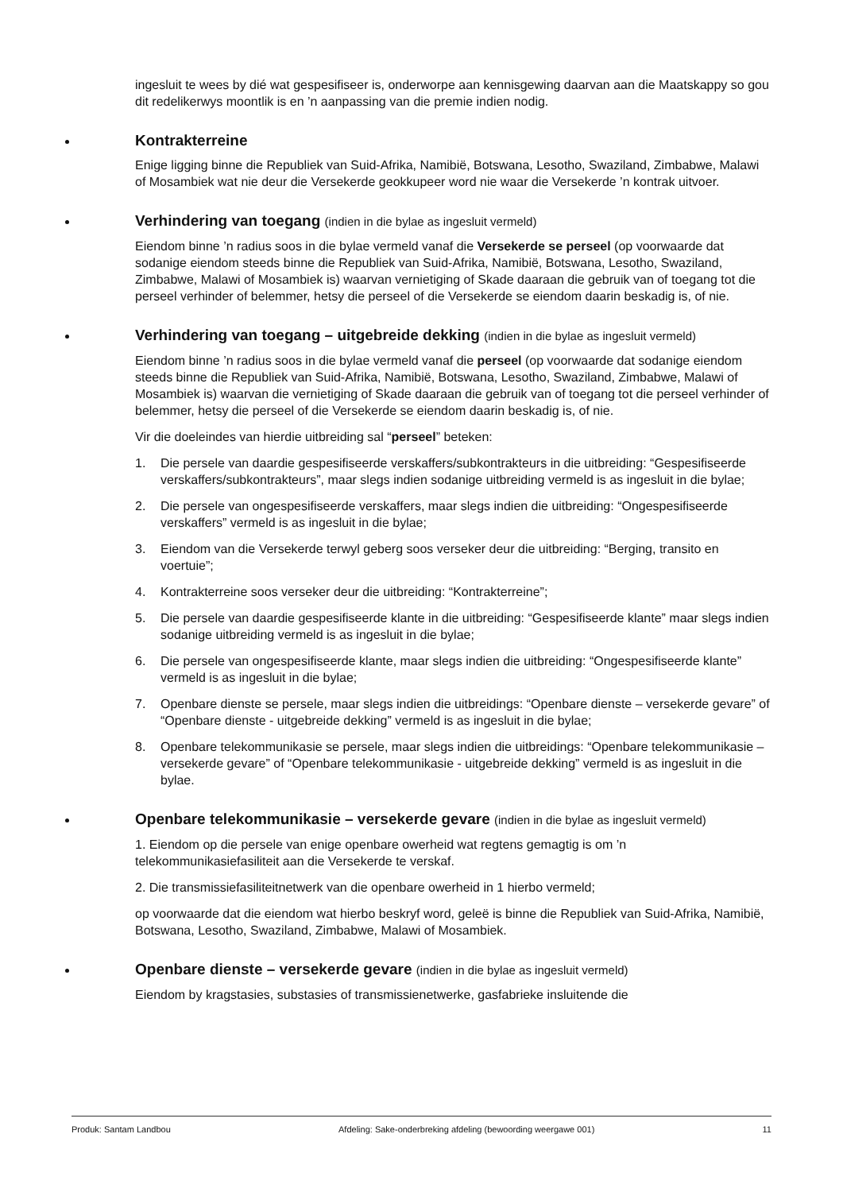ingesluit te wees by dié wat gespesifiseer is, onderworpe aan kennisgewing daarvan aan die Maatskappy so gou dit redelikerwys moontlik is en ’n aanpassing van die premie indien nodig.
Kontrakterreine
Enige ligging binne die Republiek van Suid-Afrika, Namibië, Botswana, Lesotho, Swaziland, Zimbabwe, Malawi of Mosambiek wat nie deur die Versekerde geokkupeer word nie waar die Versekerde ’n kontrak uitvoer.
Verhindering van toegang (indien in die bylae as ingesluit vermeld)
Eiendom binne ’n radius soos in die bylae vermeld vanaf die Versekerde se perseel (op voorwaarde dat sodanige eiendom steeds binne die Republiek van Suid-Afrika, Namibië, Botswana, Lesotho, Swaziland, Zimbabwe, Malawi of Mosambiek is) waarvan vernietiging of Skade daaraan die gebruik van of toegang tot die perseel verhinder of belemmer, hetsy die perseel of die Versekerde se eiendom daarin beskadig is, of nie.
Verhindering van toegang – uitgebreide dekking (indien in die bylae as ingesluit vermeld)
Eiendom binne ’n radius soos in die bylae vermeld vanaf die perseel (op voorwaarde dat sodanige eiendom steeds binne die Republiek van Suid-Afrika, Namibië, Botswana, Lesotho, Swaziland, Zimbabwe, Malawi of Mosambiek is) waarvan die vernietiging of Skade daaraan die gebruik van of toegang tot die perseel verhinder of belemmer, hetsy die perseel of die Versekerde se eiendom daarin beskadig is, of nie.
Vir die doeleindes van hierdie uitbreiding sal “perseel” beteken:
1. Die persele van daardie gespesifiseerde verskaffers/subkontrakteurs in die uitbreiding: “Gespesifiseerde verskaffers/subkontrakteurs”, maar slegs indien sodanige uitbreiding vermeld is as ingesluit in die bylae;
2. Die persele van ongespesifiseerde verskaffers, maar slegs indien die uitbreiding: “Ongespesifiseerde verskaffers” vermeld is as ingesluit in die bylae;
3. Eiendom van die Versekerde terwyl geberg soos verseker deur die uitbreiding: “Berging, transito en voertuie”;
4. Kontrakterreine soos verseker deur die uitbreiding: “Kontrakterreine”;
5. Die persele van daardie gespesifiseerde klante in die uitbreiding: “Gespesifiseerde klante” maar slegs indien sodanige uitbreiding vermeld is as ingesluit in die bylae;
6. Die persele van ongespesifiseerde klante, maar slegs indien die uitbreiding: “Ongespesifiseerde klante” vermeld is as ingesluit in die bylae;
7. Openbare dienste se persele, maar slegs indien die uitbreidings: “Openbare dienste – versekerde gevare” of “Openbare dienste - uitgebreide dekking” vermeld is as ingesluit in die bylae;
8. Openbare telekommunikasie se persele, maar slegs indien die uitbreidings: “Openbare telekommunikasie – versekerde gevare” of “Openbare telekommunikasie - uitgebreide dekking” vermeld is as ingesluit in die bylae.
Openbare telekommunikasie – versekerde gevare (indien in die bylae as ingesluit vermeld)
1. Eiendom op die persele van enige openbare owerheid wat regtens gemagtig is om ’n telekommunikasiefasiliteit aan die Versekerde te verskaf.
2. Die transmissiefasiliteitnetwerk van die openbare owerheid in 1 hierbo vermeld;
op voorwaarde dat die eiendom wat hierbo beskryf word, geleë is binne die Republiek van Suid-Afrika, Namibië, Botswana, Lesotho, Swaziland, Zimbabwe, Malawi of Mosambiek.
Openbare dienste – versekerde gevare (indien in die bylae as ingesluit vermeld)
Eiendom by kragstasies, substasies of transmissienetwerke, gasfabrieke insluitende die
Produk: Santam Landbou Afdeling: Sake-onderbreking afdeling (bewoording weergawe 001) 11